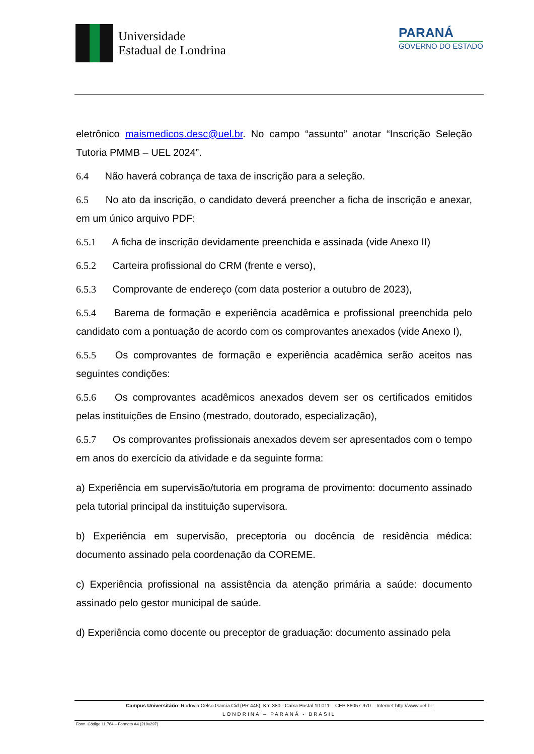Universidade
Estadual de Londrina
PARANÁ
GOVERNO DO ESTADO
eletrônico maismedicos.desc@uel.br. No campo “assunto” anotar “Inscrição Seleção Tutoria PMMB – UEL 2024”.
6.4 Não haverá cobrança de taxa de inscrição para a seleção.
6.5 No ato da inscrição, o candidato deverá preencher a ficha de inscrição e anexar, em um único arquivo PDF:
6.5.1 A ficha de inscrição devidamente preenchida e assinada (vide Anexo II)
6.5.2 Carteira profissional do CRM (frente e verso),
6.5.3 Comprovante de endereço (com data posterior a outubro de 2023),
6.5.4 Barema de formação e experiência acadêmica e profissional preenchida pelo candidato com a pontuação de acordo com os comprovantes anexados (vide Anexo I),
6.5.5 Os comprovantes de formação e experiência acadêmica serão aceitos nas seguintes condições:
6.5.6 Os comprovantes acadêmicos anexados devem ser os certificados emitidos pelas instituições de Ensino (mestrado, doutorado, especialização),
6.5.7 Os comprovantes profissionais anexados devem ser apresentados com o tempo em anos do exercício da atividade e da seguinte forma:
a) Experiência em supervisão/tutoria em programa de provimento: documento assinado pela tutorial principal da instituição supervisora.
b) Experiência em supervisão, preceptoria ou docência de residência médica: documento assinado pela coordenação da COREME.
c) Experiência profissional na assistência da atenção primária a saúde: documento assinado pelo gestor municipal de saúde.
d) Experiência como docente ou preceptor de graduação: documento assinado pela
Campus Universitário: Rodovia Celso Garcia Cid (PR 445), Km 380 - Caixa Postal 10.011 – CEP 86057-970 – Internet http://www.uel.br
LONDRINA – PARANÁ - BRASIL
Form. Código 11.764 – Formato A4 (210x297)